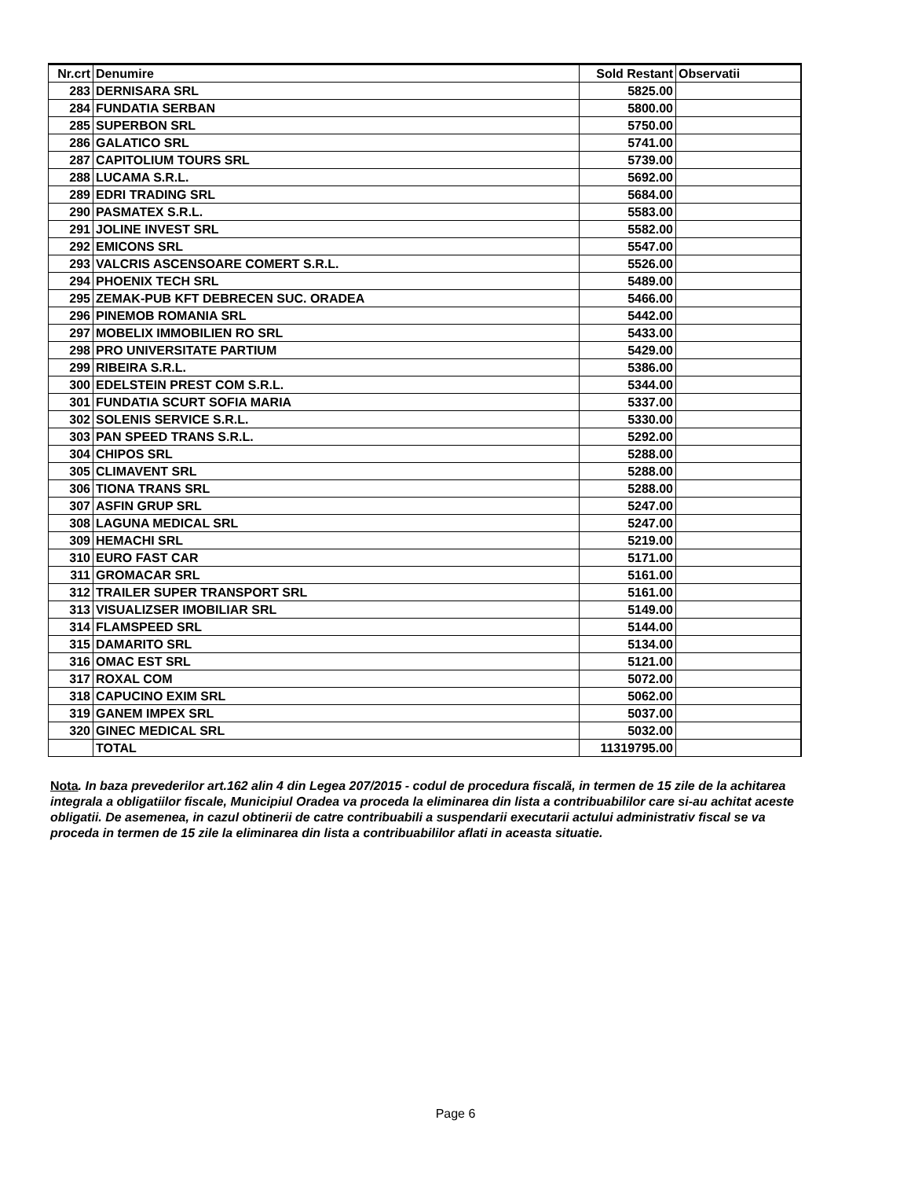| Nr.crt | Denumire | Sold Restant | Observatii |
| --- | --- | --- | --- |
| 283 | DERNISARA SRL | 5825.00 | |
| 284 | FUNDATIA SERBAN | 5800.00 | |
| 285 | SUPERBON SRL | 5750.00 | |
| 286 | GALATICO SRL | 5741.00 | |
| 287 | CAPITOLIUM TOURS SRL | 5739.00 | |
| 288 | LUCAMA S.R.L. | 5692.00 | |
| 289 | EDRI TRADING SRL | 5684.00 | |
| 290 | PASMATEX S.R.L. | 5583.00 | |
| 291 | JOLINE INVEST SRL | 5582.00 | |
| 292 | EMICONS SRL | 5547.00 | |
| 293 | VALCRIS ASCENSOARE COMERT S.R.L. | 5526.00 | |
| 294 | PHOENIX TECH SRL | 5489.00 | |
| 295 | ZEMAK-PUB KFT DEBRECEN SUC. ORADEA | 5466.00 | |
| 296 | PINEMOB ROMANIA SRL | 5442.00 | |
| 297 | MOBELIX IMMOBILIEN RO SRL | 5433.00 | |
| 298 | PRO UNIVERSITATE PARTIUM | 5429.00 | |
| 299 | RIBEIRA S.R.L. | 5386.00 | |
| 300 | EDELSTEIN PREST COM S.R.L. | 5344.00 | |
| 301 | FUNDATIA SCURT SOFIA MARIA | 5337.00 | |
| 302 | SOLENIS SERVICE S.R.L. | 5330.00 | |
| 303 | PAN SPEED TRANS S.R.L. | 5292.00 | |
| 304 | CHIPOS SRL | 5288.00 | |
| 305 | CLIMAVENT SRL | 5288.00 | |
| 306 | TIONA TRANS SRL | 5288.00 | |
| 307 | ASFIN GRUP SRL | 5247.00 | |
| 308 | LAGUNA MEDICAL SRL | 5247.00 | |
| 309 | HEMACHI SRL | 5219.00 | |
| 310 | EURO FAST CAR | 5171.00 | |
| 311 | GROMACAR SRL | 5161.00 | |
| 312 | TRAILER SUPER TRANSPORT SRL | 5161.00 | |
| 313 | VISUALIZSER IMOBILIAR SRL | 5149.00 | |
| 314 | FLAMSPEED SRL | 5144.00 | |
| 315 | DAMARITO SRL | 5134.00 | |
| 316 | OMAC EST SRL | 5121.00 | |
| 317 | ROXAL COM | 5072.00 | |
| 318 | CAPUCINO EXIM SRL | 5062.00 | |
| 319 | GANEM IMPEX SRL | 5037.00 | |
| 320 | GINEC MEDICAL SRL | 5032.00 | |
| | TOTAL | 11319795.00 | |
Nota. In baza prevederilor art.162 alin 4 din Legea 207/2015 - codul de procedura fiscală, in termen de 15 zile de la achitarea integrala a obligatiilor fiscale, Municipiul Oradea va proceda la eliminarea din lista a contribuabililor care si-au achitat aceste obligatii. De asemenea, in cazul obtinerii de catre contribuabili a suspendarii executarii actului administrativ fiscal se va proceda in termen de 15 zile la eliminarea din lista a contribuabililor aflati in aceasta situatie.
Page 6